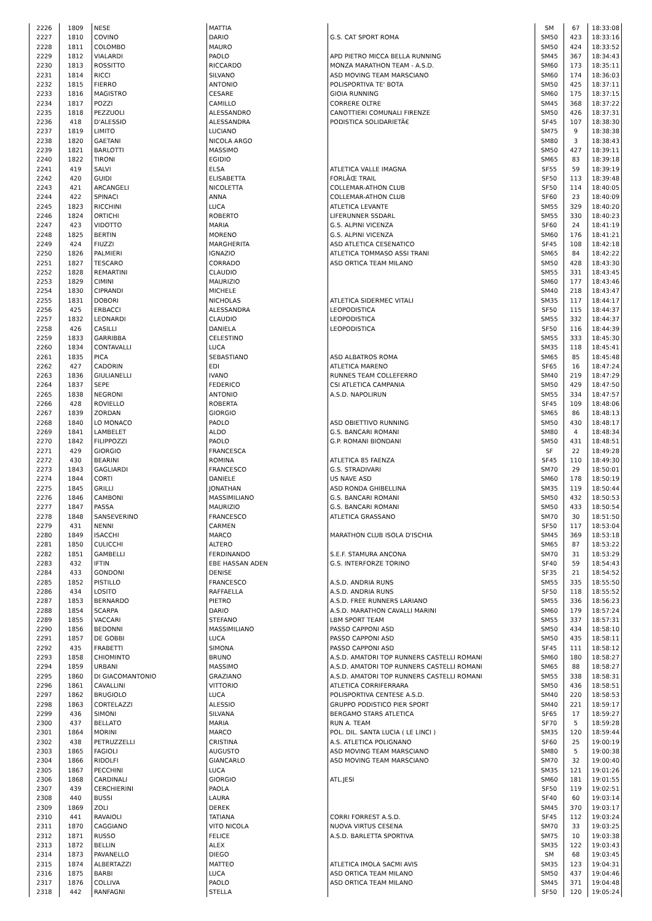| 2226 | 1809 | NESE | MATTIA | | SM | 67 | 18:33:08 |
| 2227 | 1810 | COVINO | DARIO | G.S. CAT SPORT ROMA | SM50 | 423 | 18:33:16 |
| 2228 | 1811 | COLOMBO | MAURO | | SM50 | 424 | 18:33:52 |
| 2229 | 1812 | VIALARDI | PAOLO | APD PIETRO MICCA BELLA RUNNING | SM45 | 367 | 18:34:43 |
| 2230 | 1813 | ROSSITTO | RICCARDO | MONZA MARATHON TEAM - A.S.D. | SM60 | 173 | 18:35:11 |
| 2231 | 1814 | RICCI | SILVANO | ASD MOVING TEAM MARSCIANO | SM60 | 174 | 18:36:03 |
| 2232 | 1815 | FIERRO | ANTONIO | POLISPORTIVA TE' BOTA | SM50 | 425 | 18:37:11 |
| 2233 | 1816 | MAGISTRO | CESARE | GIOIA RUNNING | SM60 | 175 | 18:37:15 |
| 2234 | 1817 | POZZI | CAMILLO | CORRERE OLTRE | SM45 | 368 | 18:37:22 |
| 2235 | 1818 | PEZZUOLI | ALESSANDRO | CANOTTIERI COMUNALI FIRENZE | SM50 | 426 | 18:37:31 |
| 2236 | 418 | D'ALESSIO | ALESSANDRA | PODISTICA SOLIDARIETÃ€ | SF45 | 107 | 18:38:30 |
| 2237 | 1819 | LIMITO | LUCIANO | | SM75 | 9 | 18:38:38 |
| 2238 | 1820 | GAETANI | NICOLA ARGO | | SM80 | 3 | 18:38:43 |
| 2239 | 1821 | BARLOTTI | MASSIMO | | SM50 | 427 | 18:39:11 |
| 2240 | 1822 | TIRONI | EGIDIO | | SM65 | 83 | 18:39:18 |
| 2241 | 419 | SALVI | ELSA | ATLETICA VALLE IMAGNA | SF55 | 59 | 18:39:19 |
| 2242 | 420 | GUIDI | ELISABETTA | FORLÃŒ TRAIL | SF50 | 113 | 18:39:48 |
| 2243 | 421 | ARCANGELI | NICOLETTA | COLLEMAR-ATHON CLUB | SF50 | 114 | 18:40:05 |
| 2244 | 422 | SPINACI | ANNA | COLLEMAR-ATHON CLUB | SF60 | 23 | 18:40:09 |
| 2245 | 1823 | RICCHINI | LUCA | ATLETICA LEVANTE | SM55 | 329 | 18:40:20 |
| 2246 | 1824 | ORTICHI | ROBERTO | LIFERUNNER SSDARL | SM55 | 330 | 18:40:23 |
| 2247 | 423 | VIDOTTO | MARIA | G.S. ALPINI VICENZA | SF60 | 24 | 18:41:19 |
| 2248 | 1825 | BERTIN | MORENO | G.S. ALPINI VICENZA | SM60 | 176 | 18:41:21 |
| 2249 | 424 | FIUZZI | MARGHERITA | ASD ATLETICA CESENATICO | SF45 | 108 | 18:42:18 |
| 2250 | 1826 | PALMIERI | IGNAZIO | ATLETICA TOMMASO ASSI TRANI | SM65 | 84 | 18:42:22 |
| 2251 | 1827 | TESCARO | CORRADO | ASD ORTICA TEAM MILANO | SM50 | 428 | 18:43:30 |
| 2252 | 1828 | REMARTINI | CLAUDIO | | SM55 | 331 | 18:43:45 |
| 2253 | 1829 | CIMINI | MAURIZIO | | SM60 | 177 | 18:43:46 |
| 2254 | 1830 | CIPRANDI | MICHELE | | SM40 | 218 | 18:43:47 |
| 2255 | 1831 | DOBORI | NICHOLAS | ATLETICA SIDERMEC VITALI | SM35 | 117 | 18:44:17 |
| 2256 | 425 | ERBACCI | ALESSANDRA | LEOPODISTICA | SF50 | 115 | 18:44:37 |
| 2257 | 1832 | LEONARDI | CLAUDIO | LEOPODISTICA | SM55 | 332 | 18:44:37 |
| 2258 | 426 | CASILLI | DANIELA | LEOPODISTICA | SF50 | 116 | 18:44:39 |
| 2259 | 1833 | GARRIBBA | CELESTINO | | SM55 | 333 | 18:45:30 |
| 2260 | 1834 | CONTAVALLI | LUCA | | SM35 | 118 | 18:45:41 |
| 2261 | 1835 | PICA | SEBASTIANO | ASD ALBATROS ROMA | SM65 | 85 | 18:45:48 |
| 2262 | 427 | CADORIN | EDI | ATLETICA MARENO | SF65 | 16 | 18:47:24 |
| 2263 | 1836 | GIULIANELLI | IVANO | RUNNES TEAM COLLEFERRO | SM40 | 219 | 18:47:29 |
| 2264 | 1837 | SEPE | FEDERICO | CSI ATLETICA CAMPANIA | SM50 | 429 | 18:47:50 |
| 2265 | 1838 | NEGRONI | ANTONIO | A.S.D. NAPOLIRUN | SM55 | 334 | 18:47:57 |
| 2266 | 428 | ROVIELLO | ROBERTA | | SF45 | 109 | 18:48:06 |
| 2267 | 1839 | ZORDAN | GIORGIO | | SM65 | 86 | 18:48:13 |
| 2268 | 1840 | LO MONACO | PAOLO | ASD OBIETTIVO RUNNING | SM50 | 430 | 18:48:17 |
| 2269 | 1841 | LAMBELET | ALDO | G.S. BANCARI ROMANI | SM80 | 4 | 18:48:34 |
| 2270 | 1842 | FILIPPOZZI | PAOLO | G.P. ROMANI BIONDANI | SM50 | 431 | 18:48:51 |
| 2271 | 429 | GIORGIO | FRANCESCA | | SF | 22 | 18:49:28 |
| 2272 | 430 | BEARINI | ROMINA | ATLETICA 85 FAENZA | SF45 | 110 | 18:49:30 |
| 2273 | 1843 | GAGLIARDI | FRANCESCO | G.S. STRADIVARI | SM70 | 29 | 18:50:01 |
| 2274 | 1844 | CORTI | DANIELE | US NAVE ASD | SM60 | 178 | 18:50:19 |
| 2275 | 1845 | GRILLI | JONATHAN | ASD RONDA GHIBELLINA | SM35 | 119 | 18:50:44 |
| 2276 | 1846 | CAMBONI | MASSIMILIANO | G.S. BANCARI ROMANI | SM50 | 432 | 18:50:53 |
| 2277 | 1847 | PASSA | MAURIZIO | G.S. BANCARI ROMANI | SM50 | 433 | 18:50:54 |
| 2278 | 1848 | SANSEVERINO | FRANCESCO | ATLETICA GRASSANO | SM70 | 30 | 18:51:50 |
| 2279 | 431 | NENNI | CARMEN | | SF50 | 117 | 18:53:04 |
| 2280 | 1849 | ISACCHI | MARCO | MARATHON CLUB ISOLA D'ISCHIA | SM45 | 369 | 18:53:18 |
| 2281 | 1850 | CULICCHI | ALTERO | | SM65 | 87 | 18:53:22 |
| 2282 | 1851 | GAMBELLI | FERDINANDO | S.E.F. STAMURA ANCONA | SM70 | 31 | 18:53:29 |
| 2283 | 432 | IFTIN | EBE HASSAN ADEN | G.S. INTERFORZE TORINO | SF40 | 59 | 18:54:43 |
| 2284 | 433 | GONDONI | DENISE | | SF35 | 21 | 18:54:52 |
| 2285 | 1852 | PISTILLO | FRANCESCO | A.S.D. ANDRIA RUNS | SM55 | 335 | 18:55:50 |
| 2286 | 434 | LOSITO | RAFFAELLA | A.S.D. ANDRIA RUNS | SF50 | 118 | 18:55:52 |
| 2287 | 1853 | BERNARDO | PIETRO | A.S.D. FREE RUNNERS LARIANO | SM55 | 336 | 18:56:23 |
| 2288 | 1854 | SCARPA | DARIO | A.S.D. MARATHON CAVALLI MARINI | SM60 | 179 | 18:57:24 |
| 2289 | 1855 | VACCARI | STEFANO | LBM SPORT TEAM | SM55 | 337 | 18:57:31 |
| 2290 | 1856 | BEDONNI | MASSIMILIANO | PASSO CAPPONI ASD | SM50 | 434 | 18:58:10 |
| 2291 | 1857 | DE GOBBI | LUCA | PASSO CAPPONI ASD | SM50 | 435 | 18:58:11 |
| 2292 | 435 | FRABETTI | SIMONA | PASSO CAPPONI ASD | SF45 | 111 | 18:58:12 |
| 2293 | 1858 | CHIOMINTO | BRUNO | A.S.D. AMATORI TOP RUNNERS CASTELLI ROMANI | SM60 | 180 | 18:58:27 |
| 2294 | 1859 | URBANI | MASSIMO | A.S.D. AMATORI TOP RUNNERS CASTELLI ROMANI | SM65 | 88 | 18:58:27 |
| 2295 | 1860 | DI GIACOMANTONIO | GRAZIANO | A.S.D. AMATORI TOP RUNNERS CASTELLI ROMANI | SM55 | 338 | 18:58:31 |
| 2296 | 1861 | CAVALLINI | VITTORIO | ATLETICA CORRIFERRARA | SM50 | 436 | 18:58:51 |
| 2297 | 1862 | BRUGIOLO | LUCA | POLISPORTIVA CENTESE A.S.D. | SM40 | 220 | 18:58:53 |
| 2298 | 1863 | CORTELAZZI | ALESSIO | GRUPPO PODISTICO PIER SPORT | SM40 | 221 | 18:59:17 |
| 2299 | 436 | SIMONI | SILVANA | BERGAMO STARS ATLETICA | SF65 | 17 | 18:59:27 |
| 2300 | 437 | BELLATO | MARIA | RUN A. TEAM | SF70 | 5 | 18:59:28 |
| 2301 | 1864 | MORINI | MARCO | POL. DIL. SANTA LUCIA ( LE LINCI ) | SM35 | 120 | 18:59:44 |
| 2302 | 438 | PETRUZZELLI | CRISTINA | A.S. ATLETICA POLIGNANO | SF60 | 25 | 19:00:19 |
| 2303 | 1865 | FAGIOLI | AUGUSTO | ASD MOVING TEAM MARSCIANO | SM80 | 5 | 19:00:38 |
| 2304 | 1866 | RIDOLFI | GIANCARLO | ASD MOVING TEAM MARSCIANO | SM70 | 32 | 19:00:40 |
| 2305 | 1867 | PECCHINI | LUCA | | SM35 | 121 | 19:01:26 |
| 2306 | 1868 | CARDINALI | GIORGIO | ATL.JESI | SM60 | 181 | 19:01:55 |
| 2307 | 439 | CERCHIERINI | PAOLA | | SF50 | 119 | 19:02:51 |
| 2308 | 440 | BUSSI | LAURA | | SF40 | 60 | 19:03:14 |
| 2309 | 1869 | ZOLI | DEREK | | SM45 | 370 | 19:03:17 |
| 2310 | 441 | RAVAIOLI | TATIANA | CORRI FORREST A.S.D. | SF45 | 112 | 19:03:24 |
| 2311 | 1870 | CAGGIANO | VITO NICOLA | NUOVA VIRTUS CESENA | SM70 | 33 | 19:03:25 |
| 2312 | 1871 | RUSSO | FELICE | A.S.D. BARLETTA SPORTIVA | SM75 | 10 | 19:03:38 |
| 2313 | 1872 | BELLIN | ALEX | | SM35 | 122 | 19:03:43 |
| 2314 | 1873 | PAVANELLO | DIEGO | | SM | 68 | 19:03:45 |
| 2315 | 1874 | ALBERTAZZI | MATTEO | ATLETICA IMOLA SACMI AVIS | SM35 | 123 | 19:04:31 |
| 2316 | 1875 | BARBI | LUCA | ASD ORTICA TEAM MILANO | SM50 | 437 | 19:04:46 |
| 2317 | 1876 | COLLIVA | PAOLO | ASD ORTICA TEAM MILANO | SM45 | 371 | 19:04:48 |
| 2318 | 442 | RANFAGNI | STELLA | | SF50 | 120 | 19:05:24 |